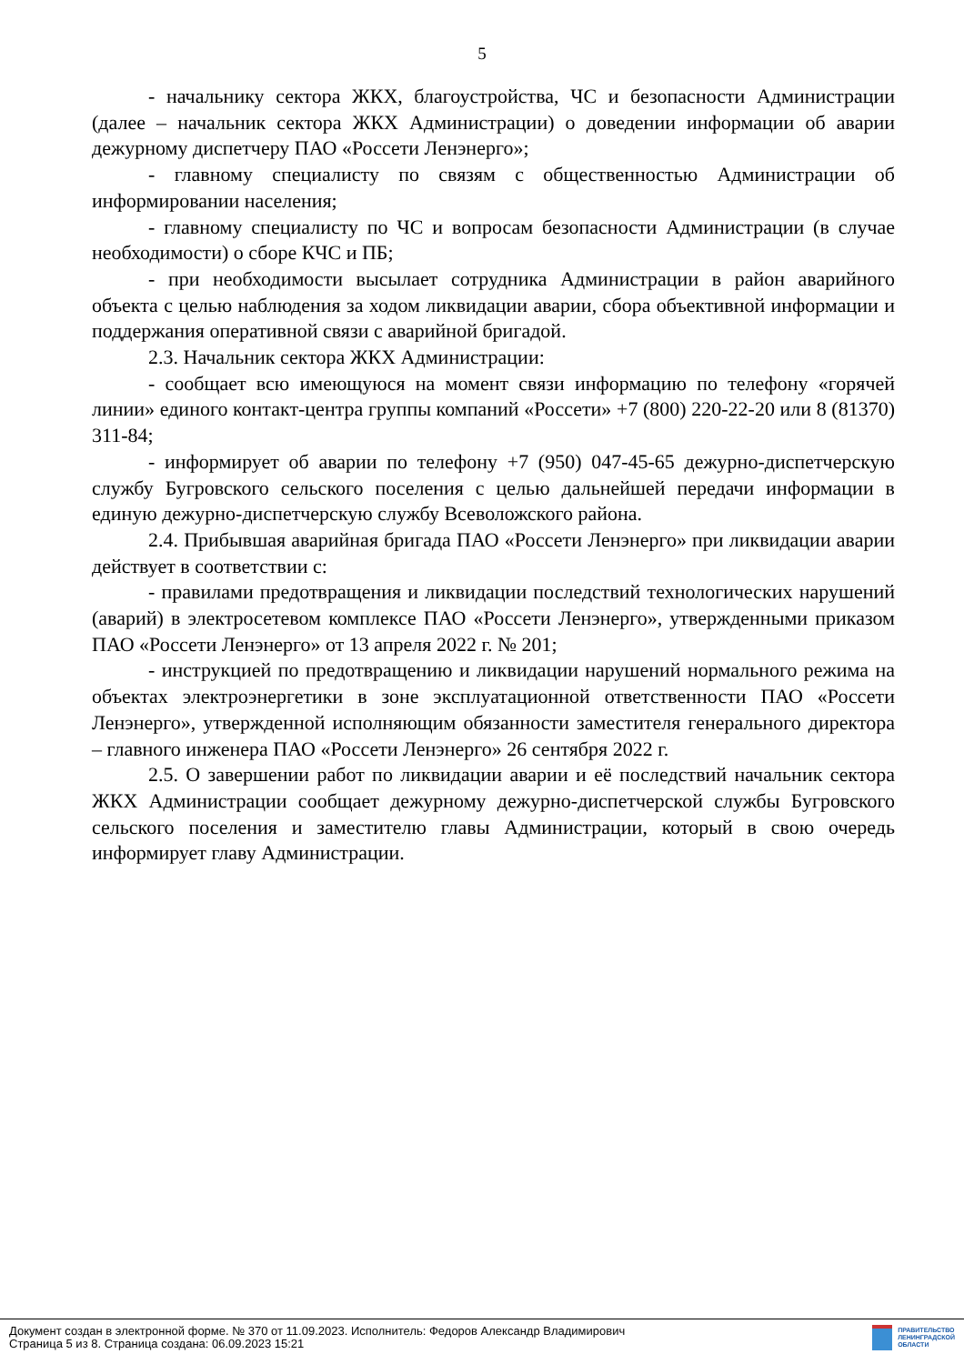5
- начальнику сектора ЖКХ, благоустройства, ЧС и безопасности Администрации (далее – начальник сектора ЖКХ Администрации) о доведении информации об аварии дежурному диспетчеру ПАО «Россети Ленэнерго»;
- главному специалисту по связям с общественностью Администрации об информировании населения;
- главному специалисту по ЧС и вопросам безопасности Администрации (в случае необходимости) о сборе КЧС и ПБ;
- при необходимости высылает сотрудника Администрации в район аварийного объекта с целью наблюдения за ходом ликвидации аварии, сбора объективной информации и поддержания оперативной связи с аварийной бригадой.
2.3. Начальник сектора ЖКХ Администрации:
- сообщает всю имеющуюся на момент связи информацию по телефону «горячей линии» единого контакт-центра группы компаний «Россети» +7 (800) 220-22-20 или 8 (81370) 311-84;
- информирует об аварии по телефону +7 (950) 047-45-65 дежурно-диспетчерскую службу Бугровского сельского поселения с целью дальнейшей передачи информации в единую дежурно-диспетчерскую службу Всеволожского района.
2.4. Прибывшая аварийная бригада ПАО «Россети Ленэнерго» при ликвидации аварии действует в соответствии с:
- правилами предотвращения и ликвидации последствий технологических нарушений (аварий) в электросетевом комплексе ПАО «Россети Ленэнерго», утвержденными приказом ПАО «Россети Ленэнерго» от 13 апреля 2022 г. № 201;
- инструкцией по предотвращению и ликвидации нарушений нормального режима на объектах электроэнергетики в зоне эксплуатационной ответственности ПАО «Россети Ленэнерго», утвержденной исполняющим обязанности заместителя генерального директора – главного инженера ПАО «Россети Ленэнерго» 26 сентября 2022 г.
2.5. О завершении работ по ликвидации аварии и её последствий начальник сектора ЖКХ Администрации сообщает дежурному дежурно-диспетчерской службы Бугровского сельского поселения и заместителю главы Администрации, который в свою очередь информирует главу Администрации.
Документ создан в электронной форме. № 370 от 11.09.2023. Исполнитель: Федоров Александр Владимирович
Страница 5 из 8. Страница создана: 06.09.2023 15:21
ПРАВИТЕЛЬСТВО
ЛЕНИНГРАДСКОЙ
ОБЛАСТИ